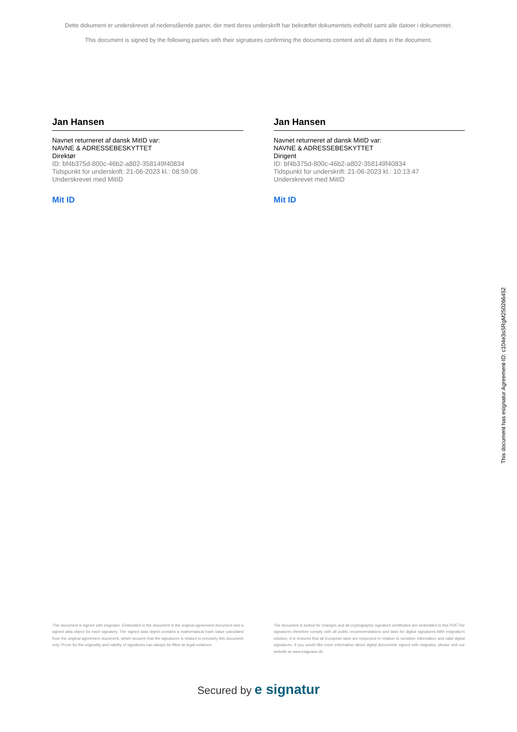Dette dokument er underskrevet af nedenstående parter, der med deres underskrift har bekræftet dokumentets indhold samt alle datoer i dokumentet.
This document is signed by the following parties with their signatures confirming the documents content and all dates in the document.
Jan Hansen
Navnet returneret af dansk MitID var:
NAVNE & ADRESSEBESKYTTET
Direktør
ID: bf4b375d-800c-46b2-a802-358149f40834
Tidspunkt for underskrift: 21-06-2023 kl.: 08:59:08
Underskrevet med MitID
Mit ID
Jan Hansen
Navnet returneret af dansk MitID var:
NAVNE & ADRESSEBESKYTTET
Dirigent
ID: bf4b375d-800c-46b2-a802-358149f40834
Tidspunkt for underskrift: 21-06-2023 kl.: 10:13:47
Underskrevet med MitID
Mit ID
This document has esignatur Agreement-ID: c104e3sSRgM250266452
This document is signed with esignatur. Embedded in the document is the original agreement document and a signed data object for each signatory. The signed data object contains a mathematical hash value calculated from the original agreement document, which secures that the signatures is related to precisely this document only. Prove for the originality and validity of signatures can always be lifted as legal evidence.
The document is locked for changes and all cryptographic signature certificates are embedded in this PDF.The signatures therefore comply with all public recommendations and laws for digital signatures.With esignatur's solution, it is ensured that all European laws are respected in relation to sensitive information and valid digital signatures. If you would like more information about digital documents signed with esignatur, please visit our website at www.esignatur.dk.
Secured by e signatur